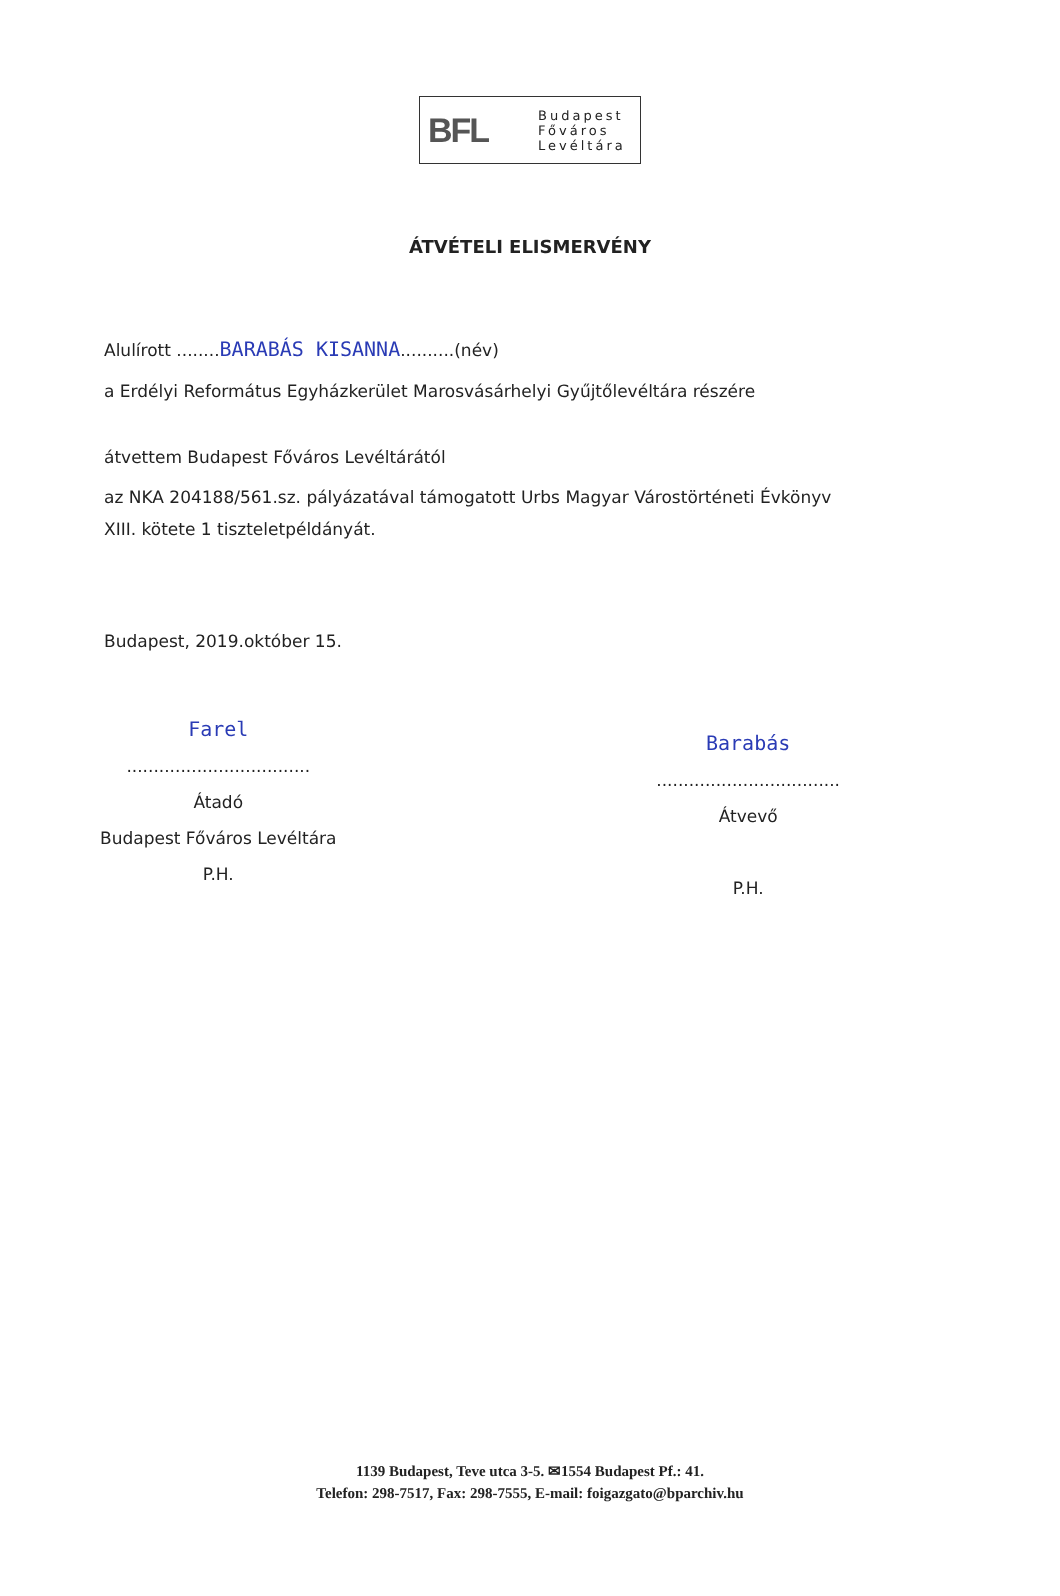BFL
Budapest
Főváros
Levéltára
ÁTVÉTELI ELISMERVÉNY
Alulírott ........BARABÁS KISANNA..........(név)
a Erdélyi Református Egyházkerület Marosvásárhelyi Gyűjtőlevéltára részére
átvettem Budapest Főváros Levéltárától
az NKA 204188/561.sz. pályázatával támogatott Urbs Magyar Várostörténeti Évkönyv
XIII. kötete 1 tiszteletpéldányát.
Budapest, 2019.október 15.
Farel
..................................
Átadó
Budapest Főváros Levéltára
P.H.
Barabás
..................................
Átvevő
P.H.
1139 Budapest, Teve utca 3-5. ✉1554 Budapest Pf.: 41.
Telefon: 298-7517, Fax: 298-7555, E-mail: foigazgato@bparchiv.hu